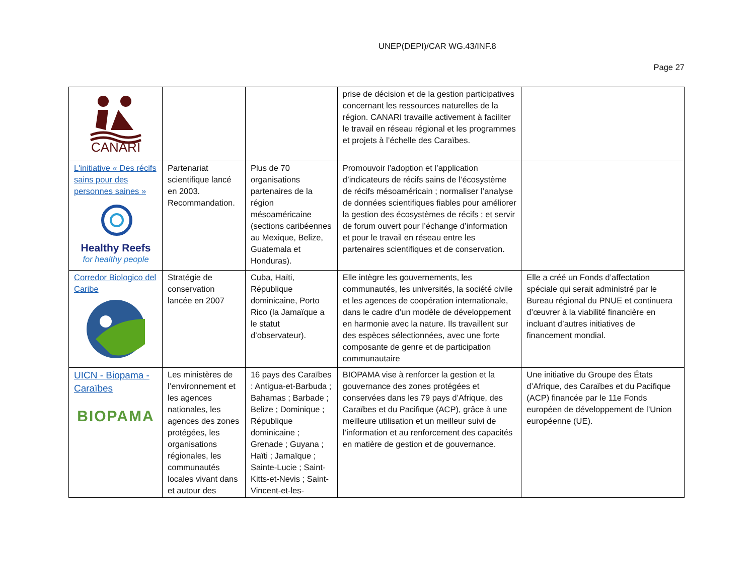UNEP(DEPI)/CAR WG.43/INF.8
Page 27
| CANARI | | | prise de décision et de la gestion participatives concernant les ressources naturelles de la région. CANARI travaille activement à faciliter le travail en réseau régional et les programmes et projets à l’échelle des Caraïbes. | |
| L'initiative « Des récifs sains pour des personnes saines » Healthy Reefs for healthy people | Partenariat scientifique lancé en 2003. Recommandation. | Plus de 70 organisations partenaires de la région mésoaméricaine (sections caribéennes au Mexique, Belize, Guatemala et Honduras). | Promouvoir l’adoption et l’application d’indicateurs de récifs sains de l’écosystème de récifs mésoaméricain ; normaliser l’analyse de données scientifiques fiables pour améliorer la gestion des écosystèmes de récifs ; et servir de forum ouvert pour l’échange d’information et pour le travail en réseau entre les partenaires scientifiques et de conservation. | |
| Corredor Biologico del Caribe | Stratégie de conservation lancée en 2007 | Cuba, Haïti, République dominicaine, Porto Rico (la Jamaïque a le statut d’observateur). | Elle intègre les gouvernements, les communautés, les universités, la société civile et les agences de coopération internationale, dans le cadre d’un modèle de développement en harmonie avec la nature. Ils travaillent sur des espèces sélectionnées, avec une forte composante de genre et de participation communautaire | Elle a créé un Fonds d’affectation spéciale qui serait administré par le Bureau régional du PNUE et continuera d’œuvrer à la viabilité financière en incluant d’autres initiatives de financement mondial. |
| UICN - Biopama - Caraïbes BIOPAMA | Les ministères de l’environnement et les agences nationales, les agences des zones protégées, les organisations régionales, les communautés locales vivant dans et autour des | 16 pays des Caraïbes : Antigua-et-Barbuda ; Bahamas ; Barbade ; Belize ; Dominique ; République dominicaine ; Grenade ; Guyana ; Haïti ; Jamaïque ; Sainte-Lucie ; Saint-Kitts-et-Nevis ; Saint-Vincent-et-les- | BIOPAMA vise à renforcer la gestion et la gouvernance des zones protégées et conservées dans les 79 pays d’Afrique, des Caraïbes et du Pacifique (ACP), grâce à une meilleure utilisation et un meilleur suivi de l’information et au renforcement des capacités en matière de gestion et de gouvernance. | Une initiative du Groupe des États d’Afrique, des Caraïbes et du Pacifique (ACP) financée par le 11e Fonds européen de développement de l’Union européenne (UE). |